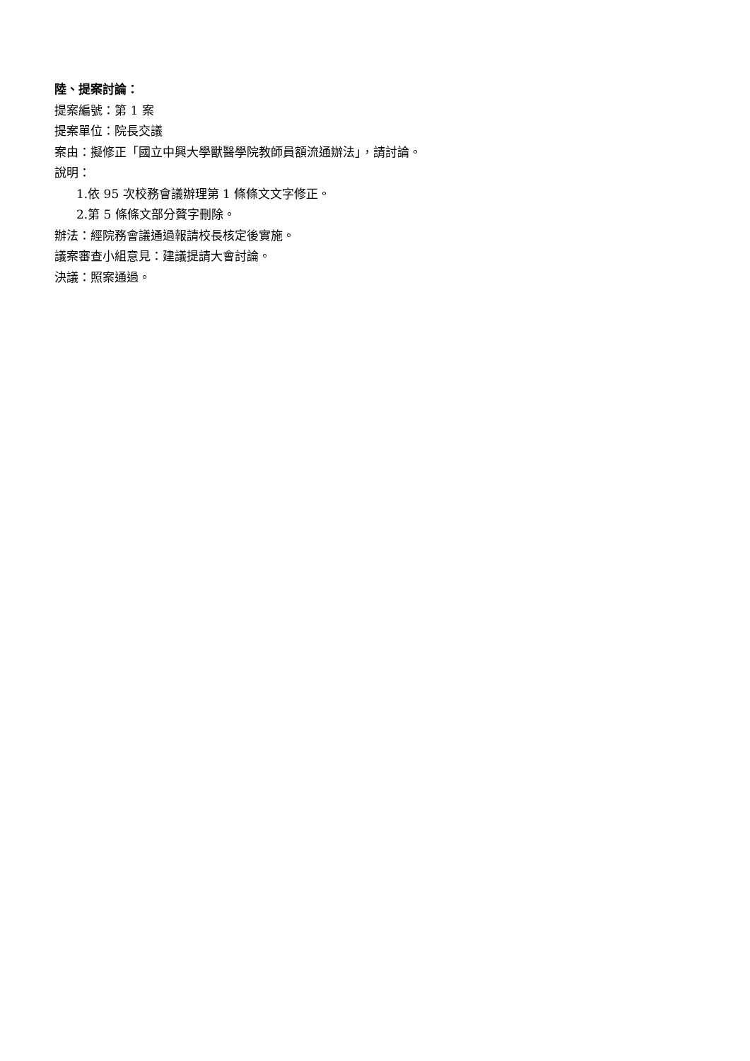陸、提案討論：
提案編號：第 1 案
提案單位：院長交議
案由：擬修正「國立中興大學獸醫學院教師員額流通辦法」，請討論。
說明：
1.依 95 次校務會議辦理第 1 條條文文字修正。
2.第 5 條條文部分贅字刪除。
辦法：經院務會議通過報請校長核定後實施。
議案審查小組意見：建議提請大會討論。
決議：照案通過。